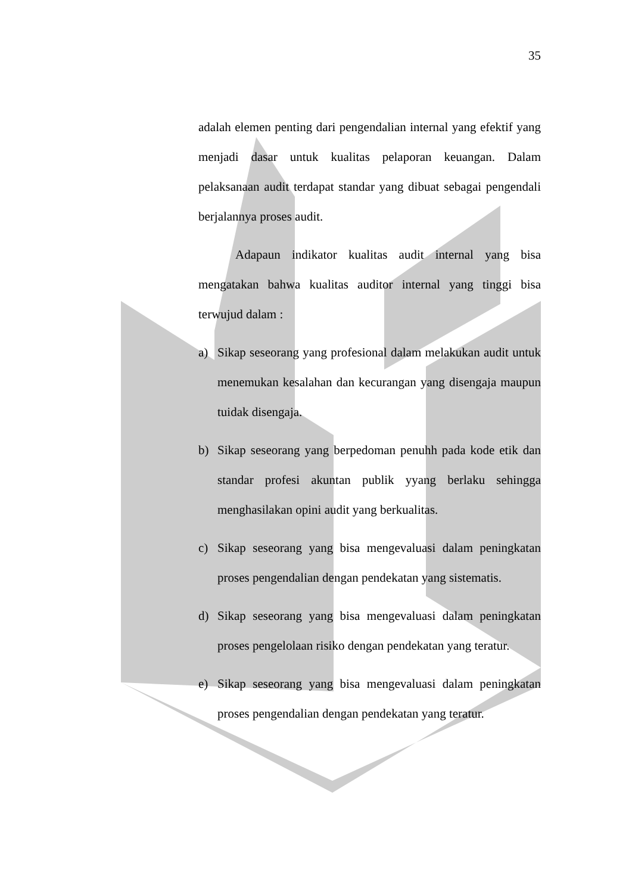35
adalah elemen penting dari pengendalian internal yang efektif yang menjadi dasar untuk kualitas pelaporan keuangan. Dalam pelaksanaan audit terdapat standar yang dibuat sebagai pengendali berjalannya proses audit.
Adapaun indikator kualitas audit internal yang bisa mengatakan bahwa kualitas auditor internal yang tinggi bisa terwujud dalam :
a) Sikap seseorang yang profesional dalam melakukan audit untuk menemukan kesalahan dan kecurangan yang disengaja maupun tuidak disengaja.
b) Sikap seseorang yang berpedoman penuhh pada kode etik dan standar profesi akuntan publik yyang berlaku sehingga menghasilakan opini audit yang berkualitas.
c) Sikap seseorang yang bisa mengevaluasi dalam peningkatan proses pengendalian dengan pendekatan yang sistematis.
d) Sikap seseorang yang bisa mengevaluasi dalam peningkatan proses pengelolaan risiko dengan pendekatan yang teratur.
e) Sikap seseorang yang bisa mengevaluasi dalam peningkatan proses pengendalian dengan pendekatan yang teratur.